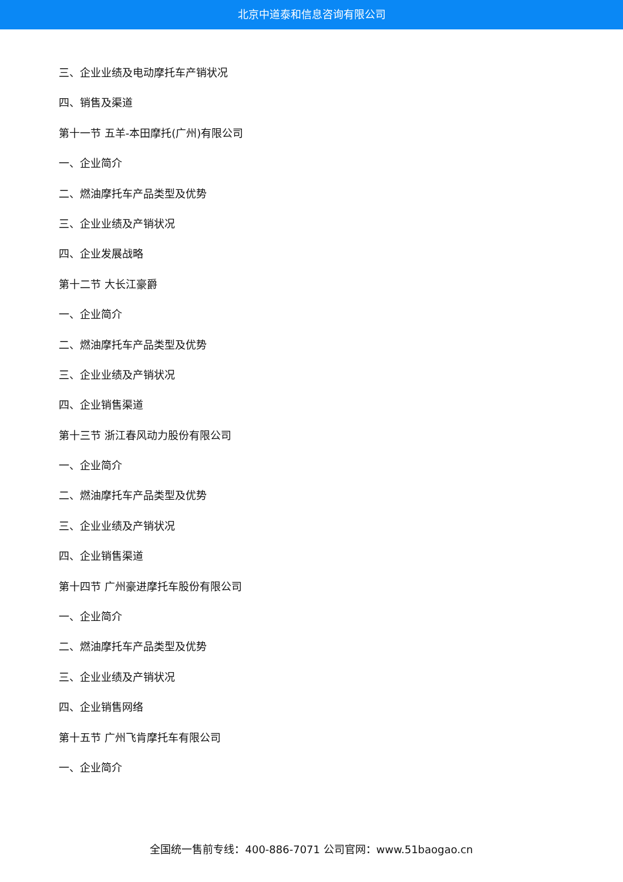北京中道泰和信息咨询有限公司
三、企业业绩及电动摩托车产销状况
四、销售及渠道
第十一节 五羊-本田摩托(广州)有限公司
一、企业简介
二、燃油摩托车产品类型及优势
三、企业业绩及产销状况
四、企业发展战略
第十二节 大长江豪爵
一、企业简介
二、燃油摩托车产品类型及优势
三、企业业绩及产销状况
四、企业销售渠道
第十三节 浙江春风动力股份有限公司
一、企业简介
二、燃油摩托车产品类型及优势
三、企业业绩及产销状况
四、企业销售渠道
第十四节 广州豪进摩托车股份有限公司
一、企业简介
二、燃油摩托车产品类型及优势
三、企业业绩及产销状况
四、企业销售网络
第十五节 广州飞肯摩托车有限公司
一、企业简介
全国统一售前专线：400-886-7071 公司官网：www.51baogao.cn